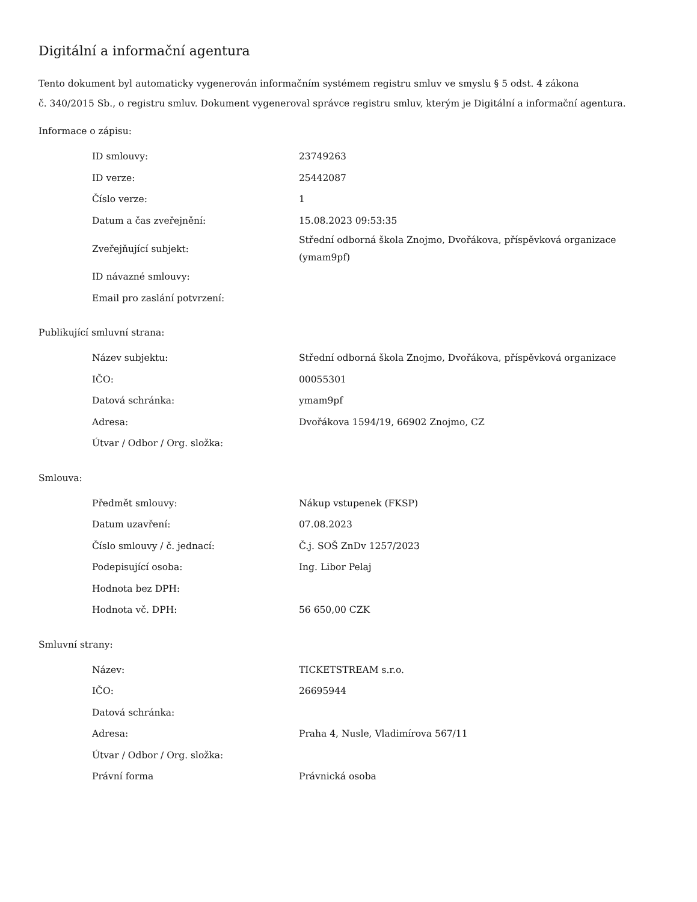Digitální a informační agentura
Tento dokument byl automaticky vygenerován informačním systémem registru smluv ve smyslu § 5 odst. 4 zákona
č. 340/2015 Sb., o registru smluv. Dokument vygeneroval správce registru smluv, kterým je Digitální a informační agentura.
Informace o zápisu:
| ID smlouvy: | 23749263 |
| ID verze: | 25442087 |
| Číslo verze: | 1 |
| Datum a čas zveřejnění: | 15.08.2023 09:53:35 |
| Zveřejňující subjekt: | Střední odborná škola Znojmo, Dvořákova, příspěvková organizace (ymam9pf) |
| ID návazné smlouvy: | |
| Email pro zaslání potvrzení: | |
Publikující smluvní strana:
| Název subjektu: | Střední odborná škola Znojmo, Dvořákova, příspěvková organizace |
| IČO: | 00055301 |
| Datová schránka: | ymam9pf |
| Adresa: | Dvořákova 1594/19, 66902 Znojmo, CZ |
| Útvar / Odbor / Org. složka: | |
Smlouva:
| Předmět smlouvy: | Nákup vstupenek (FKSP) |
| Datum uzavření: | 07.08.2023 |
| Číslo smlouvy / č. jednací: | Č.j. SOŠ ZnDv 1257/2023 |
| Podepisující osoba: | Ing. Libor Pelaj |
| Hodnota bez DPH: | |
| Hodnota vč. DPH: | 56 650,00 CZK |
Smluvní strany:
| Název: | TICKETSTREAM s.r.o. |
| IČO: | 26695944 |
| Datová schránka: | |
| Adresa: | Praha 4, Nusle, Vladimírova 567/11 |
| Útvar / Odbor / Org. složka: | |
| Právní forma | Právnická osoba |